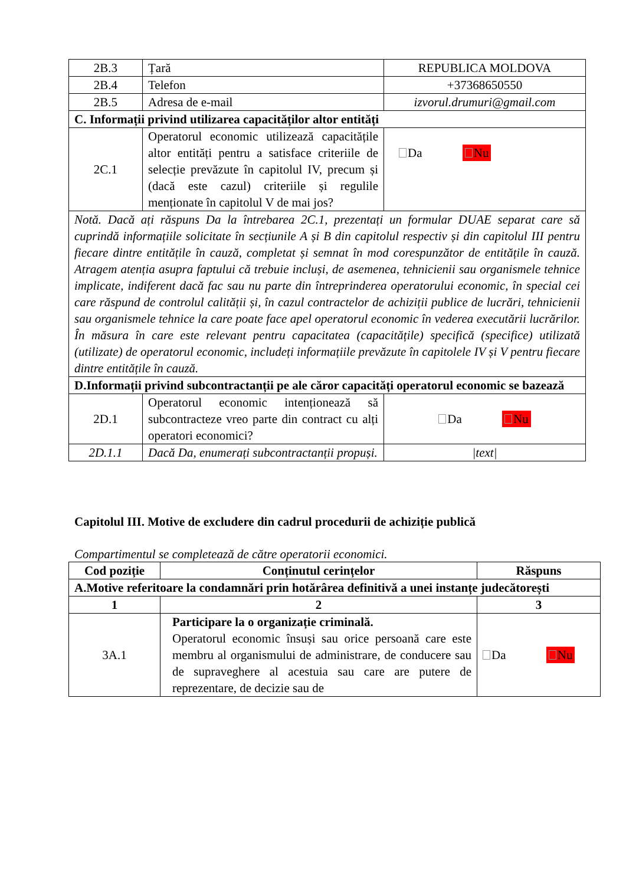| 2B.3 | Țară | REPUBLICA MOLDOVA |
| 2B.4 | Telefon | +37368650550 |
| 2B.5 | Adresa de e-mail | izvorul.drumuri@gmail.com |
| C. Informații privind utilizarea capacităților altor entități | | |
| 2C.1 | Operatorul economic utilizează capacitățile altor entități pentru a satisface criteriile de selecție prevăzute în capitolul IV, precum și (dacă este cazul) criteriile și regulile menționate în capitolul V de mai jos? | Da Nu |
| Notă. Dacă ați răspuns Da la întrebarea 2C.1, prezentați un formular DUAE separat care să cuprindă informațiile solicitate în secțiunile A și B din capitolul respectiv și din capitolul III pentru fiecare dintre entitățile în cauză, completat și semnat în mod corespunzător de entitățile în cauză. Atragem atenția asupra faptului că trebuie incluși, de asemenea, tehnicienii sau organismele tehnice implicate, indiferent dacă fac sau nu parte din întreprinderea operatorului economic, în special cei care răspund de controlul calității și, în cazul contractelor de achiziții publice de lucrări, tehnicienii sau organismele tehnice la care poate face apel operatorul economic în vederea executării lucrărilor. În măsura în care este relevant pentru capacitatea (capacitățile) specifică (specifice) utilizată (utilizate) de operatorul economic, includeți informațiile prevăzute în capitolele IV și V pentru fiecare dintre entitățile în cauză. | | |
| D.Informații privind subcontractanții pe ale căror capacități operatorul economic se bazează | | |
| 2D.1 | Operatorul economic intenționează să subcontracteze vreo parte din contract cu alți operatori economici? | Da Nu |
| 2D.1.1 | Dacă Da, enumerați subcontractanții propuși. | /text/ |
Capitolul III. Motive de excludere din cadrul procedurii de achiziție publică
Compartimentul se completează de către operatorii economici.
| Cod poziție | Conținutul cerințelor | Răspuns |
| --- | --- | --- |
| A.Motive referitoare la condamnări prin hotărârea definitivă a unei instanțe judecătorești | | |
| 1 | 2 | 3 |
| 3A.1 | Participare la o organizație criminală. Operatorul economic însuși sau orice persoană care este membru al organismului de administrare, de conducere sau de supraveghere al acestuia sau care are putere de reprezentare, de decizie sau de | Da Nu |